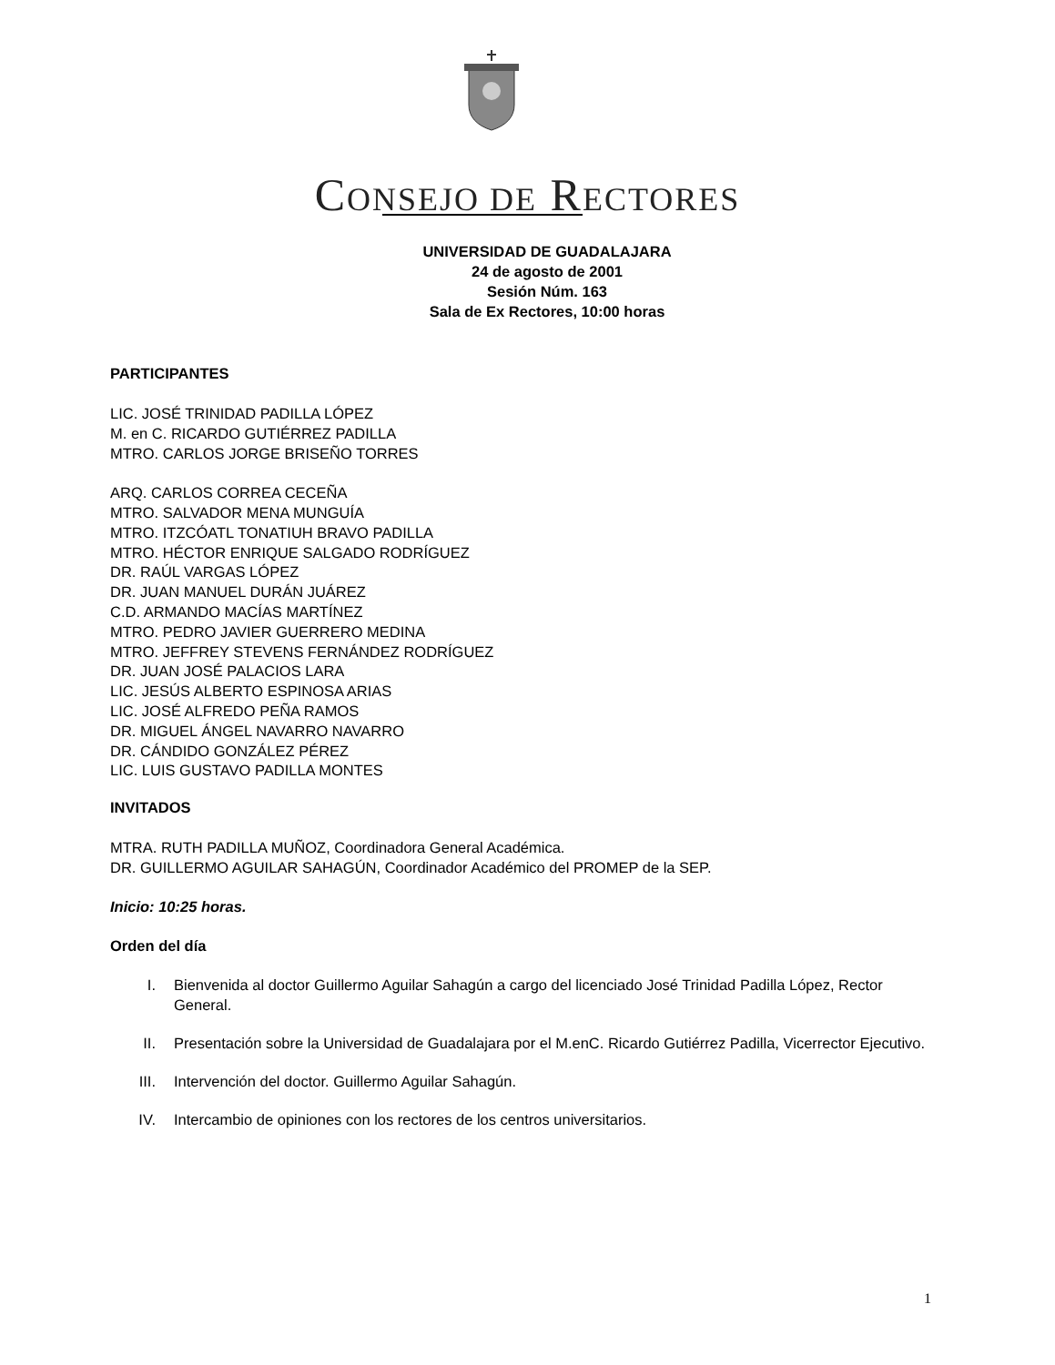CONSEJO DE RECTORES
UNIVERSIDAD DE GUADALAJARA
24 de agosto de 2001
Sesión Núm. 163
Sala de Ex Rectores, 10:00 horas
PARTICIPANTES
LIC. JOSÉ TRINIDAD PADILLA LÓPEZ
M. en C. RICARDO GUTIÉRREZ PADILLA
MTRO. CARLOS JORGE BRISEÑO TORRES
ARQ. CARLOS CORREA CECEÑA
MTRO. SALVADOR MENA MUNGUÍA
MTRO. ITZCÓATL TONATIUH BRAVO PADILLA
MTRO. HÉCTOR ENRIQUE SALGADO RODRÍGUEZ
DR. RAÚL VARGAS LÓPEZ
DR. JUAN MANUEL DURÁN JUÁREZ
C.D. ARMANDO MACÍAS MARTÍNEZ
MTRO. PEDRO JAVIER GUERRERO MEDINA
MTRO. JEFFREY STEVENS FERNÁNDEZ RODRÍGUEZ
DR. JUAN JOSÉ PALACIOS LARA
LIC. JESÚS ALBERTO ESPINOSA ARIAS
LIC. JOSÉ ALFREDO PEÑA RAMOS
DR. MIGUEL ÁNGEL NAVARRO NAVARRO
DR. CÁNDIDO GONZÁLEZ PÉREZ
LIC. LUIS GUSTAVO PADILLA MONTES
INVITADOS
MTRA. RUTH PADILLA MUÑOZ, Coordinadora General Académica.
DR. GUILLERMO AGUILAR SAHAGÚN, Coordinador Académico del PROMEP de la SEP.
Inicio: 10:25 horas.
Orden del día
I. Bienvenida al doctor Guillermo Aguilar Sahagún a cargo del licenciado José Trinidad Padilla López, Rector General.
II. Presentación sobre la Universidad de Guadalajara por el M.enC. Ricardo Gutiérrez Padilla, Vicerrector Ejecutivo.
III. Intervención del doctor. Guillermo Aguilar Sahagún.
IV. Intercambio de opiniones con los rectores de los centros universitarios.
1